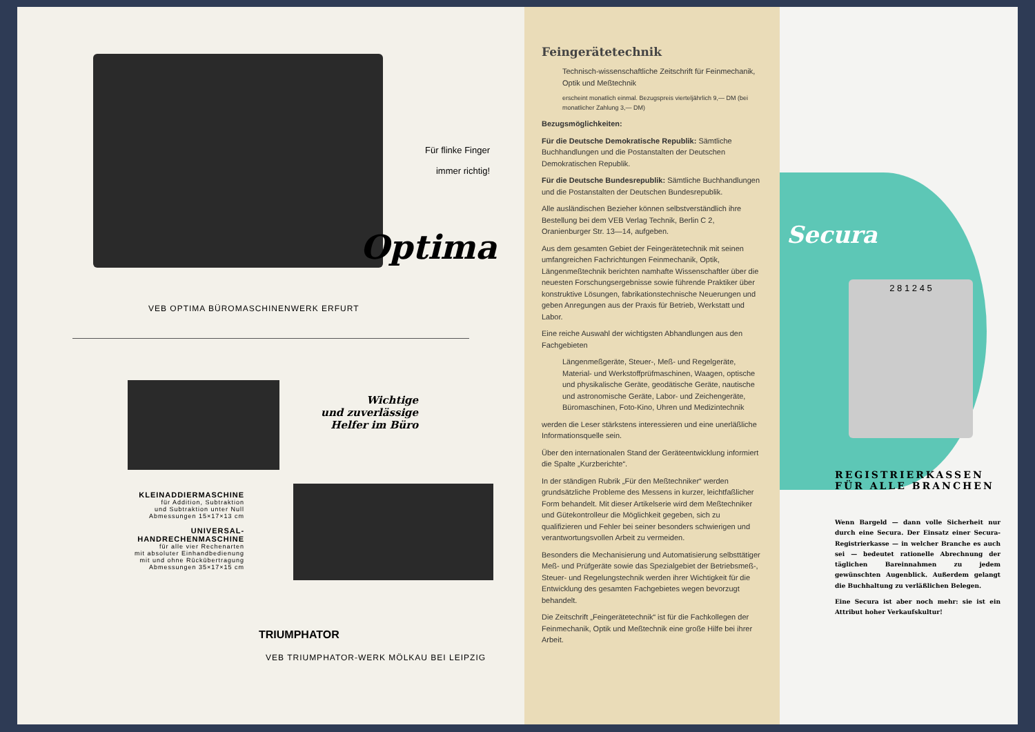Für flinke Finger
immer richtig!
Optima
VEB OPTIMA BÜROMASCHINENWERK ERFURT
Wichtige
und zuverlässige
Helfer im Büro
KLEINADDIERMASCHINE
für Addition, Subtraktion
und Subtraktion unter Null
Abmessungen 15×17×13 cm
UNIVERSAL-
HANDRECHENMASCHINE
für alle vier Rechenarten
mit absoluter Einhandbedienung
mit und ohne Rückübertragung
Abmessungen 35×17×15 cm
TRIUMPHATOR
VEB TRIUMPHATOR-WERK MÖLKAU BEI LEIPZIG
Feingerätetechnik
Technisch-wissenschaftliche Zeitschrift für Feinmechanik, Optik und Meßtechnik
erscheint monatlich einmal. Bezugspreis vierteljährlich 9,— DM (bei monatlicher Zahlung 3,— DM)
Bezugsmöglichkeiten:
Für die Deutsche Demokratische Republik: Sämtliche Buchhandlungen und die Postanstalten der Deutschen Demokratischen Republik.
Für die Deutsche Bundesrepublik: Sämtliche Buchhandlungen und die Postanstalten der Deutschen Bundesrepublik.
Alle ausländischen Bezieher können selbstverständlich ihre Bestellung bei dem VEB Verlag Technik, Berlin C 2, Oranienburger Str. 13—14, aufgeben.
Aus dem gesamten Gebiet der Feingerätetechnik mit seinen umfangreichen Fachrichtungen Feinmechanik, Optik, Längenmeßtechnik berichten namhafte Wissenschaftler über die neuesten Forschungsergebnisse sowie führende Praktiker über konstruktive Lösungen, fabrikationstechnische Neuerungen und geben Anregungen aus der Praxis für Betrieb, Werkstatt und Labor.
Eine reiche Auswahl der wichtigsten Abhandlungen aus den Fachgebieten
Längenmeßgeräte, Steuer-, Meß- und Regelgeräte, Material- und Werkstoffprüfmaschinen, Waagen, optische und physikalische Geräte, geodätische Geräte, nautische und astronomische Geräte, Labor- und Zeichengeräte, Büromaschinen, Foto-Kino, Uhren und Medizintechnik
werden die Leser stärkstens interessieren und eine unerläßliche Informationsquelle sein.
Über den internationalen Stand der Geräteentwicklung informiert die Spalte „Kurzberichte“.
In der ständigen Rubrik „Für den Meßtechniker“ werden grundsätzliche Probleme des Messens in kurzer, leichtfaßlicher Form behandelt. Mit dieser Artikelserie wird dem Meßtechniker und Gütekontrolleur die Möglichkeit gegeben, sich zu qualifizieren und Fehler bei seiner besonders schwierigen und verantwortungsvollen Arbeit zu vermeiden.
Besonders die Mechanisierung und Automatisierung selbsttätiger Meß- und Prüfgeräte sowie das Spezialgebiet der Betriebsmeß-, Steuer- und Regelungstechnik werden ihrer Wichtigkeit für die Entwicklung des gesamten Fachgebietes wegen bevorzugt behandelt.
Die Zeitschrift „Feingerätetechnik“ ist für die Fachkollegen der Feinmechanik, Optik und Meßtechnik eine große Hilfe bei ihrer Arbeit.
Secura
2 8 1 2 4 5
REGISTRIERKASSEN
FÜR ALLE BRANCHEN
Wenn Bargeld — dann volle Sicherheit nur durch eine Secura. Der Einsatz einer Secura-Registrierkasse — in welcher Branche es auch sei — bedeutet rationelle Abrechnung der täglichen Bareinnahmen zu jedem gewünschten Augenblick. Außerdem gelangt die Buchhaltung zu verläßlichen Belegen.
Eine Secura ist aber noch mehr: sie ist ein Attribut hoher Verkaufskultur!